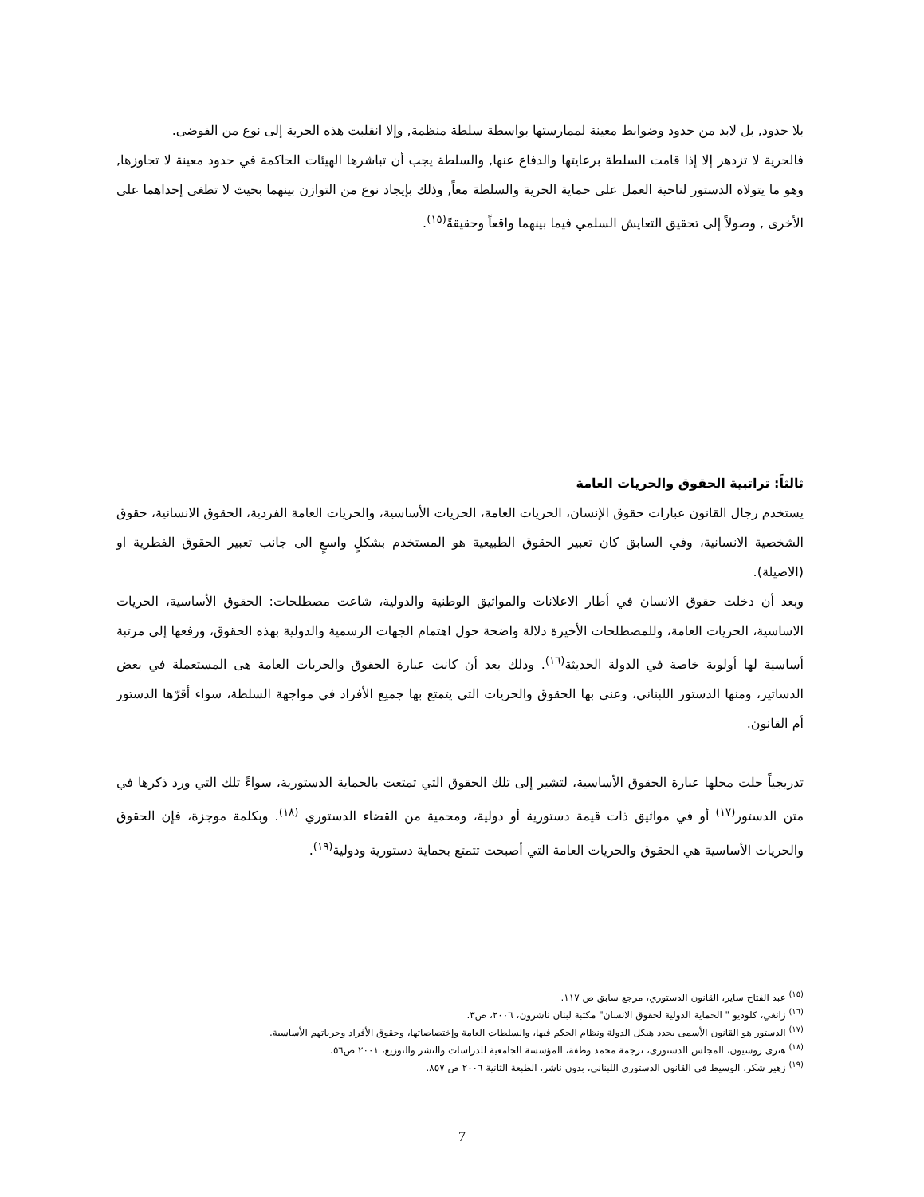بلا حدود, بل لابد من حدود وضوابط معينة لممارستها بواسطة سلطة منظمة, وإلا انقلبت هذه الحرية إلى نوع من الفوضى.
فالحرية لا تزدهر إلا إذا قامت السلطة برعايتها والدفاع عنها, والسلطة يجب أن تباشرها الهيئات الحاكمة في حدود معينة لا تجاوزها, وهو ما يتولاه الدستور لناحية العمل على حماية الحرية والسلطة معاً, وذلك بإيجاد نوع من التوازن بينهما بحيث لا تطغى إحداهما على الأخرى , وصولاً إلى تحقيق التعايش السلمي فيما بينهما واقعاً وحقيقةً<sup>(١٥)</sup>.
ثالثاً: تراتبية الحقوق والحريات العامة
يستخدم رجال القانون عبارات حقوق الإنسان، الحريات العامة، الحريات الأساسية، والحريات العامة الفردية، الحقوق الانسانية، حقوق الشخصية الانسانية، وفي السابق كان تعبير الحقوق الطبيعية هو المستخدم بشكلٍ واسعٍ الى جانب تعبير الحقوق الفطرية او (الاصيلة).
وبعد أن دخلت حقوق الانسان في أطار الاعلانات والمواثيق الوطنية والدولية، شاعت مصطلحات: الحقوق الأساسية، الحريات الاساسية، الحريات العامة، وللمصطلحات الأخيرة دلالة واضحة حول اهتمام الجهات الرسمية والدولية بهذه الحقوق، ورفعها إلى مرتبة أساسية لها أولوية خاصة في الدولة الحديثة<sup>(١٦)</sup>. وذلك بعد أن كانت عبارة الحقوق والحريات العامة هى المستعملة في بعض الدساتير، ومنها الدستور اللبناني، وعنى بها الحقوق والحريات التي يتمتع بها جميع الأفراد في مواجهة السلطة، سواء أقرّها الدستور أم القانون.
تدريجياً حلت محلها عبارة الحقوق الأساسية، لتشير إلى تلك الحقوق التي تمتعت بالحماية الدستورية، سواءً تلك التي ورد ذكرها في متن الدستور<sup>(١٧)</sup> أو في مواثيق ذات قيمة دستورية أو دولية، ومحمية من القضاء الدستوري <sup>(١٨)</sup>. وبكلمة موجزة، فإن الحقوق والحريات الأساسية هي الحقوق والحريات العامة التي أصبحت تتمتع بحماية دستورية ودولية<sup>(١٩)</sup>.
<sup>(١٥)</sup> عبد الفتاح ساير، القانون الدستوري، مرجع سابق ص ١١٧.
<sup>(١٦)</sup> زانغي، كلوديو " الحماية الدولية لحقوق الانسان" مكتبة لبنان ناشرون، ٢٠٠٦، ص٣.
<sup>(١٧)</sup> الدستور هو القانون الأسمى يحدد هيكل الدولة ونظام الحكم فيها، والسلطات العامة وإختصاصاتها، وحقوق الأفراد وحرياتهم الأساسية.
<sup>(١٨)</sup> هنرى روسيون، المجلس الدستورى، ترجمة محمد وطفة، المؤسسة الجامعية للدراسات والنشر والتوزيع، ٢٠٠١ ص٥٦.
<sup>(١٩)</sup> زهير شكر، الوسيط في القانون الدستوري اللبناني، بدون ناشر، الطبعة الثانية ٢٠٠٦ ص ٨٥٧.
7